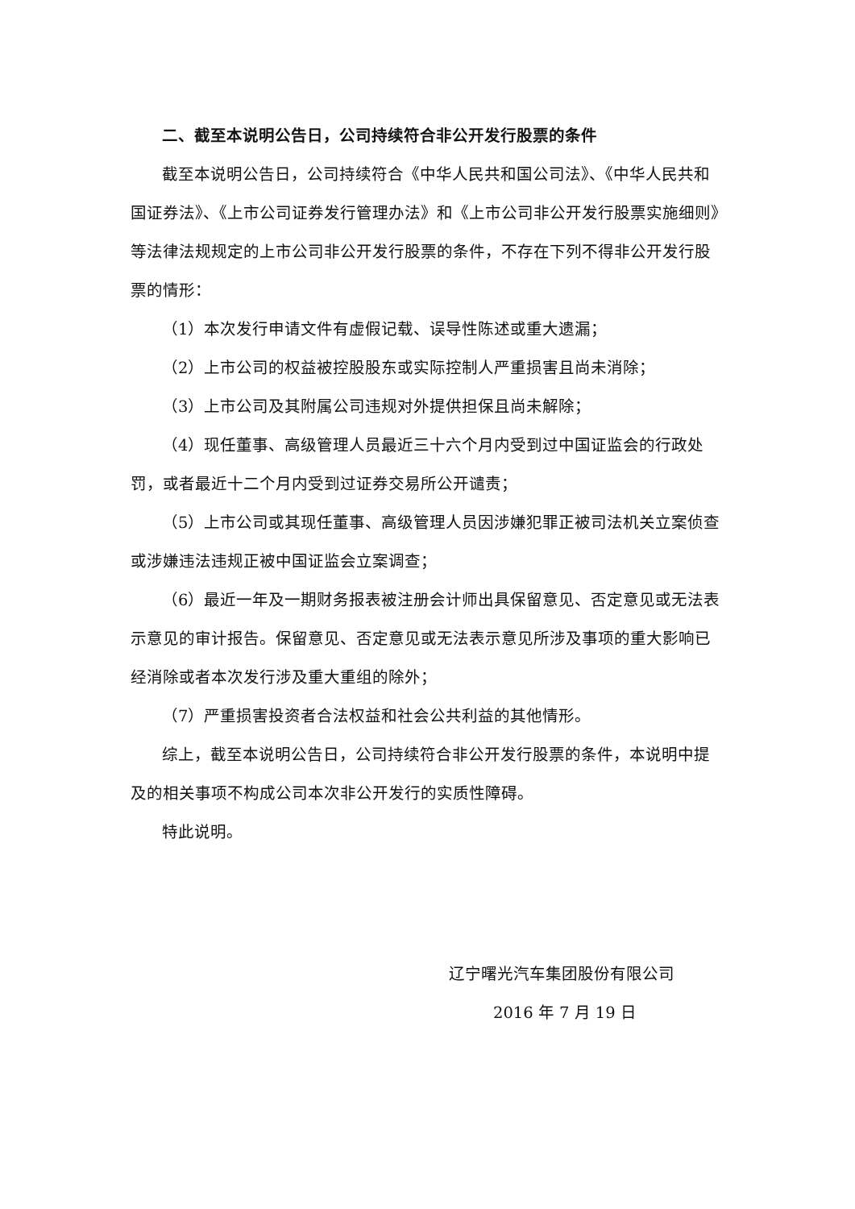二、截至本说明公告日，公司持续符合非公开发行股票的条件
截至本说明公告日，公司持续符合《中华人民共和国公司法》、《中华人民共和国证券法》、《上市公司证券发行管理办法》和《上市公司非公开发行股票实施细则》等法律法规规定的上市公司非公开发行股票的条件，不存在下列不得非公开发行股票的情形：
（1）本次发行申请文件有虚假记载、误导性陈述或重大遗漏；
（2）上市公司的权益被控股股东或实际控制人严重损害且尚未消除；
（3）上市公司及其附属公司违规对外提供担保且尚未解除；
（4）现任董事、高级管理人员最近三十六个月内受到过中国证监会的行政处罚，或者最近十二个月内受到过证券交易所公开谴责；
（5）上市公司或其现任董事、高级管理人员因涉嫌犯罪正被司法机关立案侦查或涉嫌违法违规正被中国证监会立案调查；
（6）最近一年及一期财务报表被注册会计师出具保留意见、否定意见或无法表示意见的审计报告。保留意见、否定意见或无法表示意见所涉及事项的重大影响已经消除或者本次发行涉及重大重组的除外；
（7）严重损害投资者合法权益和社会公共利益的其他情形。
综上，截至本说明公告日，公司持续符合非公开发行股票的条件，本说明中提及的相关事项不构成公司本次非公开发行的实质性障碍。
特此说明。
辽宁曙光汽车集团股份有限公司
2016 年 7 月 19 日